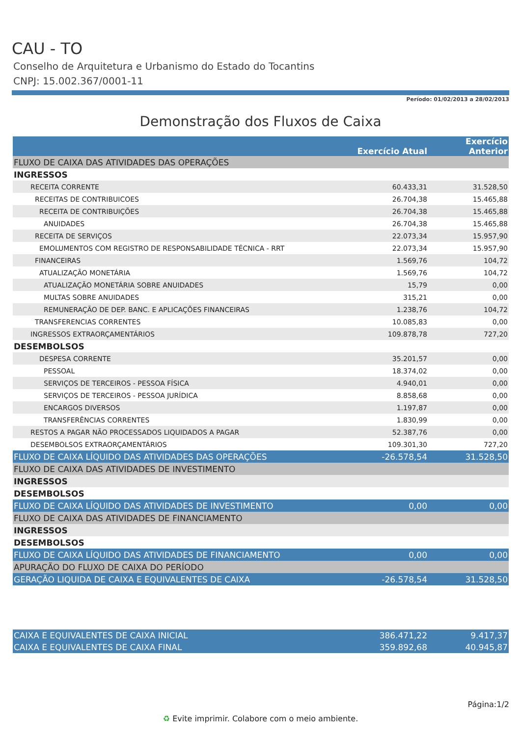CAU - TO
Conselho de Arquitetura e Urbanismo do Estado do Tocantins
CNPJ: 15.002.367/0001-11
Período: 01/02/2013 a 28/02/2013
Demonstração dos Fluxos de Caixa
| | Exercício Atual | Exercício Anterior |
| --- | --- | --- |
| FLUXO DE CAIXA DAS ATIVIDADES DAS OPERAÇÕES | | |
| INGRESSOS | | |
| RECEITA CORRENTE | 60.433,31 | 31.528,50 |
| RECEITAS DE CONTRIBUICOES | 26.704,38 | 15.465,88 |
| RECEITA DE CONTRIBUIÇÕES | 26.704,38 | 15.465,88 |
| ANUIDADES | 26.704,38 | 15.465,88 |
| RECEITA DE SERVIÇOS | 22.073,34 | 15.957,90 |
| EMOLUMENTOS COM REGISTRO DE RESPONSABILIDADE TÉCNICA - RRT | 22.073,34 | 15.957,90 |
| FINANCEIRAS | 1.569,76 | 104,72 |
| ATUALIZAÇÃO MONETÁRIA | 1.569,76 | 104,72 |
| ATUALIZAÇÃO MONETÁRIA SOBRE ANUIDADES | 15,79 | 0,00 |
| MULTAS SOBRE ANUIDADES | 315,21 | 0,00 |
| REMUNERAÇÃO DE DEP. BANC. E APLICAÇÕES FINANCEIRAS | 1.238,76 | 104,72 |
| TRANSFERENCIAS CORRENTES | 10.085,83 | 0,00 |
| INGRESSOS EXTRAORÇAMENTÁRIOS | 109.878,78 | 727,20 |
| DESEMBOLSOS | | |
| DESPESA CORRENTE | 35.201,57 | 0,00 |
| PESSOAL | 18.374,02 | 0,00 |
| SERVIÇOS DE TERCEIROS - PESSOA FÍSICA | 4.940,01 | 0,00 |
| SERVIÇOS DE TERCEIROS - PESSOA JURÍDICA | 8.858,68 | 0,00 |
| ENCARGOS DIVERSOS | 1.197,87 | 0,00 |
| TRANSFERÊNCIAS CORRENTES | 1.830,99 | 0,00 |
| RESTOS A PAGAR NÃO PROCESSADOS LIQUIDADOS A PAGAR | 52.387,76 | 0,00 |
| DESEMBOLSOS EXTRAORÇAMENTÁRIOS | 109.301,30 | 727,20 |
| FLUXO DE CAIXA LÍQUIDO DAS ATIVIDADES DAS OPERAÇÕES | -26.578,54 | 31.528,50 |
| FLUXO DE CAIXA DAS ATIVIDADES DE INVESTIMENTO | | |
| INGRESSOS | | |
| DESEMBOLSOS | | |
| FLUXO DE CAIXA LÍQUIDO DAS ATIVIDADES DE INVESTIMENTO | 0,00 | 0,00 |
| FLUXO DE CAIXA DAS ATIVIDADES DE FINANCIAMENTO | | |
| INGRESSOS | | |
| DESEMBOLSOS | | |
| FLUXO DE CAIXA LÍQUIDO DAS ATIVIDADES DE FINANCIAMENTO | 0,00 | 0,00 |
| APURAÇÃO DO FLUXO DE CAIXA DO PERÍODO | | |
| GERAÇÃO LIQUIDA DE CAIXA E EQUIVALENTES DE CAIXA | -26.578,54 | 31.528,50 |
| CAIXA E EQUIVALENTES DE CAIXA INICIAL | 386.471,22 | 9.417,37 |
| CAIXA E EQUIVALENTES DE CAIXA FINAL | 359.892,68 | 40.945,87 |
Página:1/2
♻ Evite imprimir. Colabore com o meio ambiente.